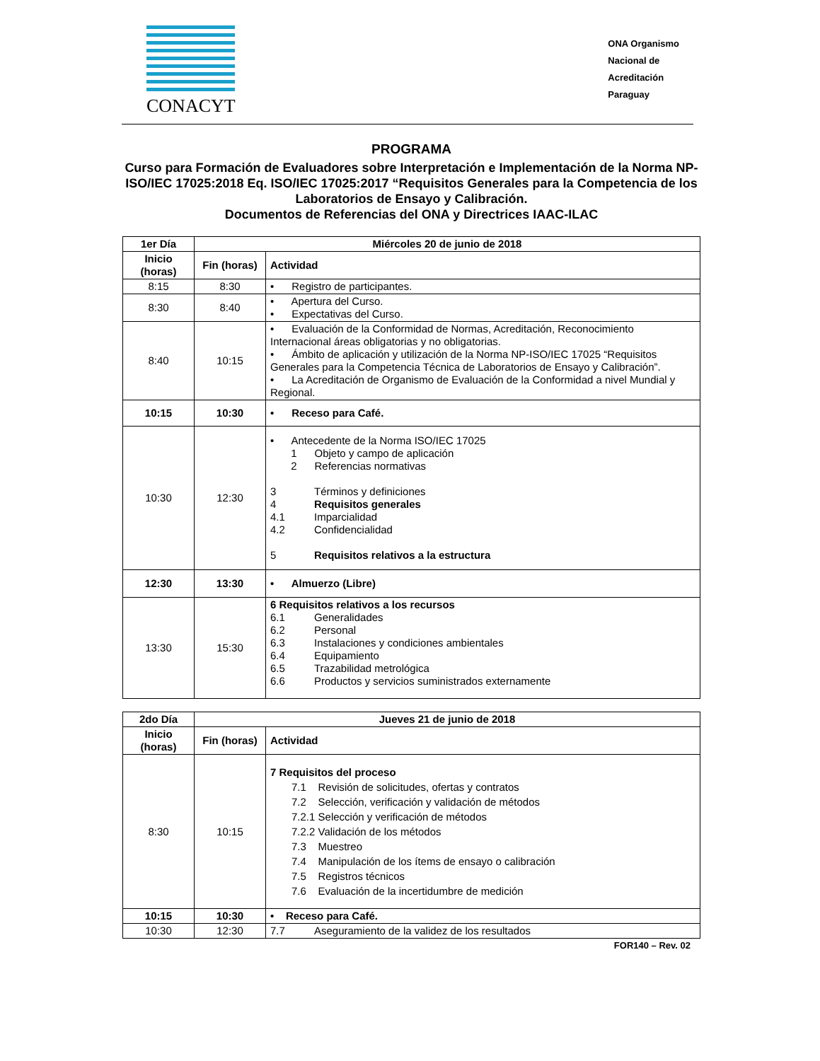CONACYT
ONA Organismo
Nacional de
Acreditación
Paraguay
PROGRAMA
Curso para Formación de Evaluadores sobre Interpretación e Implementación de la Norma NP-ISO/IEC 17025:2018 Eq. ISO/IEC 17025:2017 “Requisitos Generales para la Competencia de los Laboratorios de Ensayo y Calibración.
Documentos de Referencias del ONA y Directrices IAAC-ILAC
| 1er Día | Miércoles 20 de junio de 2018 | |
| --- | --- | --- |
| Inicio (horas) | Fin (horas) | Actividad |
| 8:15 | 8:30 | • Registro de participantes. |
| 8:30 | 8:40 | • Apertura del Curso. • Expectativas del Curso. |
| 8:40 | 10:15 | • Evaluación de la Conformidad de Normas, Acreditación, Reconocimiento Internacional áreas obligatorias y no obligatorias. • Ámbito de aplicación y utilización de la Norma NP-ISO/IEC 17025 “Requisitos Generales para la Competencia Técnica de Laboratorios de Ensayo y Calibración”. • La Acreditación de Organismo de Evaluación de la Conformidad a nivel Mundial y Regional. |
| 10:15 | 10:30 | • Receso para Café. |
| 10:30 | 12:30 | • Antecedente de la Norma ISO/IEC 17025 1 Objeto y campo de aplicación 2 Referencias normativas 3 Términos y definiciones 4 Requisitos generales 4.1 Imparcialidad 4.2 Confidencialidad 5 Requisitos relativos a la estructura |
| 12:30 | 13:30 | • Almuerzo (Libre) |
| 13:30 | 15:30 | 6 Requisitos relativos a los recursos 6.1 Generalidades 6.2 Personal 6.3 Instalaciones y condiciones ambientales 6.4 Equipamiento 6.5 Trazabilidad metrológica 6.6 Productos y servicios suministrados externamente |
| 2do Día | Jueves 21 de junio de 2018 | |
| --- | --- | --- |
| Inicio (horas) | Fin (horas) | Actividad |
| 8:30 | 10:15 | 7 Requisitos del proceso 7.1 Revisión de solicitudes, ofertas y contratos 7.2 Selección, verificación y validación de métodos 7.2.1 Selección y verificación de métodos 7.2.2 Validación de los métodos 7.3 Muestreo 7.4 Manipulación de los ítems de ensayo o calibración 7.5 Registros técnicos 7.6 Evaluación de la incertidumbre de medición |
| 10:15 | 10:30 | • Receso para Café. |
| 10:30 | 12:30 | 7.7 Aseguramiento de la validez de los resultados |
FOR140 – Rev. 02